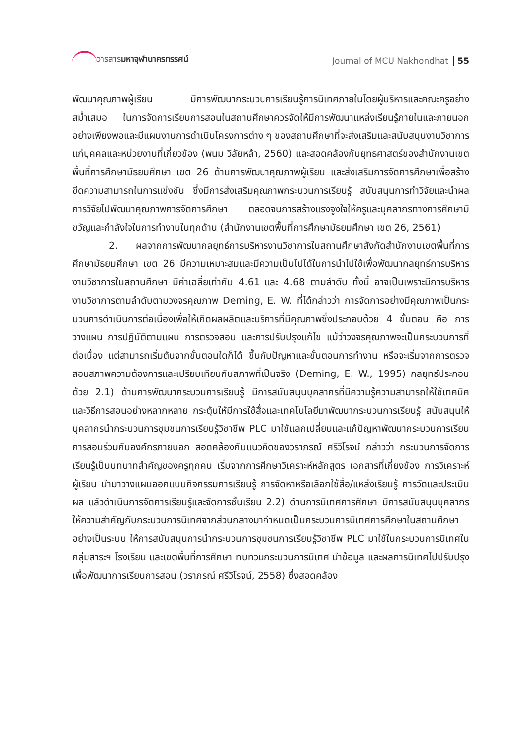วารสารมหาจุฬานาครทรรศน์
Journal of MCU Nakhondhat 55
พัฒนาคุณภาพผู้เรียน มีการพัฒนากระบวนการเรียนรู้การนิเทศภายในโดยผู้บริหารและคณะครูอย่างสม่ำเสมอ ในการจัดการเรียนการสอนในสถานศึกษาควรจัดให้มีการพัฒนาแหล่งเรียนรู้ภายในและภายนอกอย่างเพียงพอและมีแผนงานการดำเนินโครงการต่าง ๆ ของสถานศึกษาที่จะส่งเสริมและสนับสนุนงานวิชาการแก่บุคคลและหน่วยงานที่เกี่ยวข้อง (พนม วิลัยหล้า, 2560) และสอดคล้องกับยุทธศาสตร์ของสำนักงานเขตพื้นที่การศึกษามัธยมศึกษา เขต 26 ด้านการพัฒนาคุณภาพผู้เรียน และส่งเสริมการจัดการศึกษาเพื่อสร้างขีดความสามารถในการแข่งขัน ซึ่งมีการส่งเสริมคุณภาพกระบวนการเรียนรู้ สนับสนุนการทำวิจัยและนำผลการวิจัยไปพัฒนาคุณภาพการจัดการศึกษา ตลอดจนการสร้างแรงจูงใจให้ครูและบุคลากรทางการศึกษามีขวัญและกำลังใจในการทำงานในทุกด้าน (สำนักงานเขตพื้นที่การศึกษามัธยมศึกษา เขต 26, 2561)
2. ผลจากการพัฒนากลยุทธ์การบริหารงานวิชาการในสถานศึกษาสังกัดสำนักงานเขตพื้นที่การศึกษามัธยมศึกษา เขต 26 มีความเหมาะสมและมีความเป็นไปได้ในการนำไปใช้เพื่อพัฒนากลยุทธ์การบริหารงานวิชาการในสถานศึกษา มีค่าเฉลี่ยเท่ากับ 4.61 และ 4.68 ตามลำดับ ทั้งนี้ อาจเป็นเพราะมีการบริหารงานวิชาการตามลำดับตามวงจรคุณภาพ Deming, E. W. ที่ได้กล่าวว่า การจัดการอย่างมีคุณภาพเป็นกระบวนการดำเนินการต่อเนื่องเพื่อให้เกิดผลผลิตและบริการที่มีคุณภาพซึ่งประกอบด้วย 4 ขั้นตอน คือ การวางแผน การปฏิบัติตามแผน การตรวจสอบ และการปรับปรุงแก้ไข แม้ว่าวงจรคุณภาพจะเป็นกระบวนการที่ต่อเนื่อง แต่สามารถเริ่มต้นจากขั้นตอนใดก็ได้ ขึ้นกับปัญหาและขั้นตอนการทำงาน หรือจะเริ่มจากการตรวจสอบสภาพความต้องการและเปรียบเทียบกับสภาพที่เป็นจริง (Deming, E. W., 1995) กลยุทธ์ประกอบด้วย 2.1) ด้านการพัฒนากระบวนการเรียนรู้ มีการสนับสนุนบุคลากรที่มีความรู้ความสามารถให้ใช้เทคนิคและวิธีการสอนอย่างหลากหลาย กระตุ้นให้มีการใช้สื่อและเทคโนโลยีมาพัฒนากระบวนการเรียนรู้ สนับสนุนให้บุคลากรนำกระบวนการชุมชนการเรียนรู้วิชาชีพ PLC มาใช้แลกเปลี่ยนและแก้ปัญหาพัฒนากระบวนการเรียนการสอนร่วมกับองค์กรภายนอก สอดคล้องกับแนวคิดของวราภรณ์ ศรีวิโรจน์ กล่าวว่า กระบวนการจัดการเรียนรู้เป็นบทบาทสำคัญของครูทุกคน เริ่มจากการศึกษาวิเคราะห์หลักสูตร เอกสารที่เกี่ยงข้อง การวิเคราะห์ผู้เรียน นำมาวางแผนออกแบบกิจกรรมการเรียนรู้ การจัดหาหรือเลือกใช้สื่อ/แหล่งเรียนรู้ การวัดและประเมินผล แล้วดำเนินการจัดการเรียนรู้และจัดการชั้นเรียน 2.2) ด้านการนิเทศการศึกษา มีการสนับสนุนบุคลากรให้ความสำคัญกับกระบวนการนิเทศจากส่วนกลางมากำหนดเป็นกระบวนการนิเทศการศึกษาในสถานศึกษาอย่างเป็นระบบ ให้การสนับสนุนการนำกระบวนการชุมชนการเรียนรู้วิชาชีพ PLC มาใช้ในกระบวนการนิเทศในกลุ่มสาระฯ โรงเรียน และเขตพื้นที่การศึกษา ทบทวนกระบวนการนิเทศ นำข้อมูล และผลการนิเทศไปปรับปรุงเพื่อพัฒนาการเรียนการสอน (วราภรณ์ ศรีวิโรจน์, 2558) ซึ่งสอดคล้อง